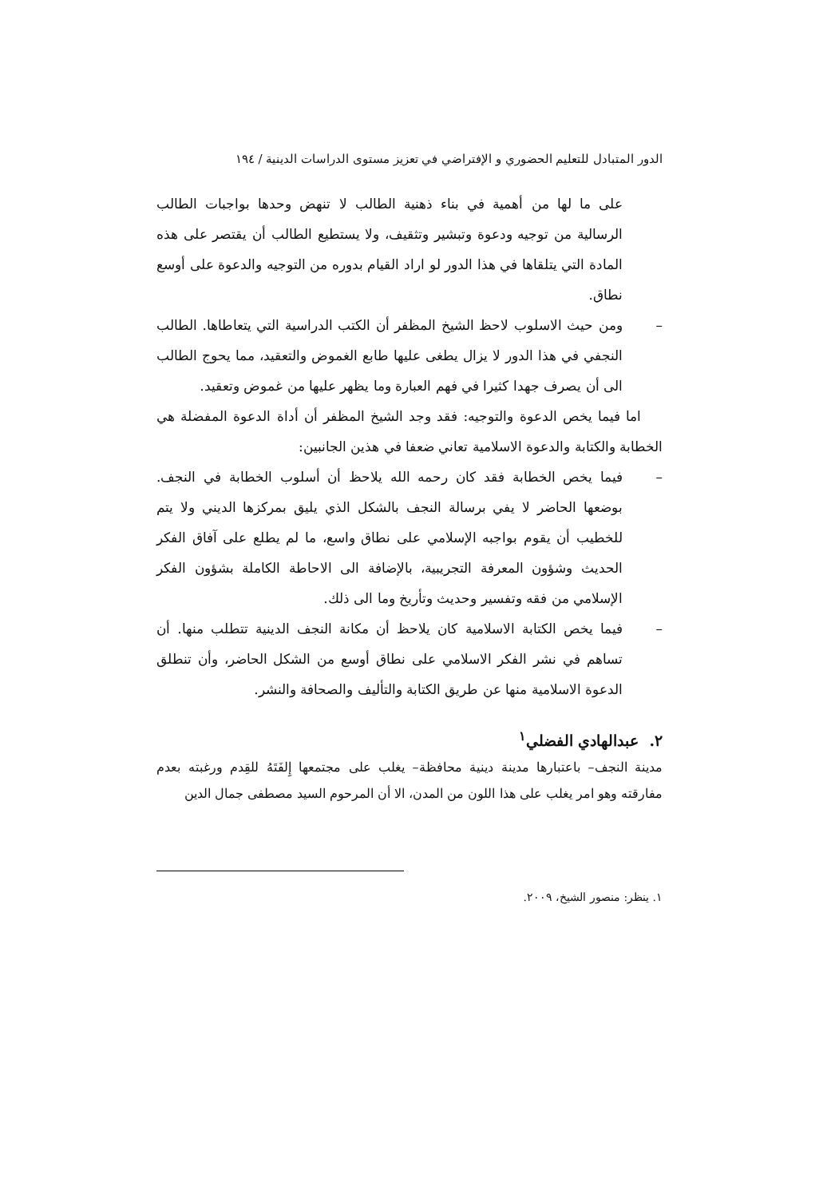الدور المتبادل للتعليم الحضوري و الإفتراضي في تعزيز مستوى الدراسات الدينية / ١٩٤
على ما لها من أهمية في بناء ذهنية الطالب لا تنهض وحدها بواجبات الطالب الرسالية من توجيه ودعوة وتبشير وتثقيف، ولا يستطيع الطالب أن يقتصر على هذه المادة التي يتلقاها في هذا الدور لو اراد القيام بدوره من التوجيه والدعوة على أوسع نطاق.
– ومن حيث الاسلوب لاحظ الشيخ المظفر أن الكتب الدراسية التي يتعاطاها. الطالب النجفي في هذا الدور لا يزال يطغى عليها طابع الغموض والتعقيد، مما يحوج الطالب الى أن يصرف جهدا كثيرا في فهم العبارة وما يظهر عليها من غموض وتعقيد.
اما فيما يخص الدعوة والتوجيه: فقد وجد الشيخ المظفر أن أداة الدعوة المفضلة هي الخطابة والكتابة والدعوة الاسلامية تعاني ضعفا في هذين الجانبين:
– فيما يخص الخطابة فقد كان رحمه الله يلاحظ أن أسلوب الخطابة في النجف. بوضعها الحاضر لا يفي برسالة النجف بالشكل الذي يليق بمركزها الديني ولا يتم للخطيب أن يقوم بواجبه الإسلامي على نطاق واسع، ما لم يطلع على آفاق الفكر الحديث وشؤون المعرفة التجريبية، بالإضافة الى الاحاطة الكاملة بشؤون الفكر الإسلامي من فقه وتفسير وحديث وتأريخ وما الى ذلك.
– فيما يخص الكتابة الاسلامية كان يلاحظ أن مكانة النجف الدينية تتطلب منها. أن تساهم في نشر الفكر الاسلامي على نطاق أوسع من الشكل الحاضر، وأن تنطلق الدعوة الاسلامية منها عن طريق الكتابة والتأليف والصحافة والنشر.
٢. عبدالهادي الفضلي<sup>١</sup>
مدينة النجف– باعتبارها مدينة دينية محافظة– يغلب على مجتمعها إِلفَتَهُ للقِدم ورغبته بعدم مفارقته وهو امر يغلب على هذا اللون من المدن، الا أن المرحوم السيد مصطفى جمال الدين
١. ينظر: منصور الشيخ، ٢٠٠٩.